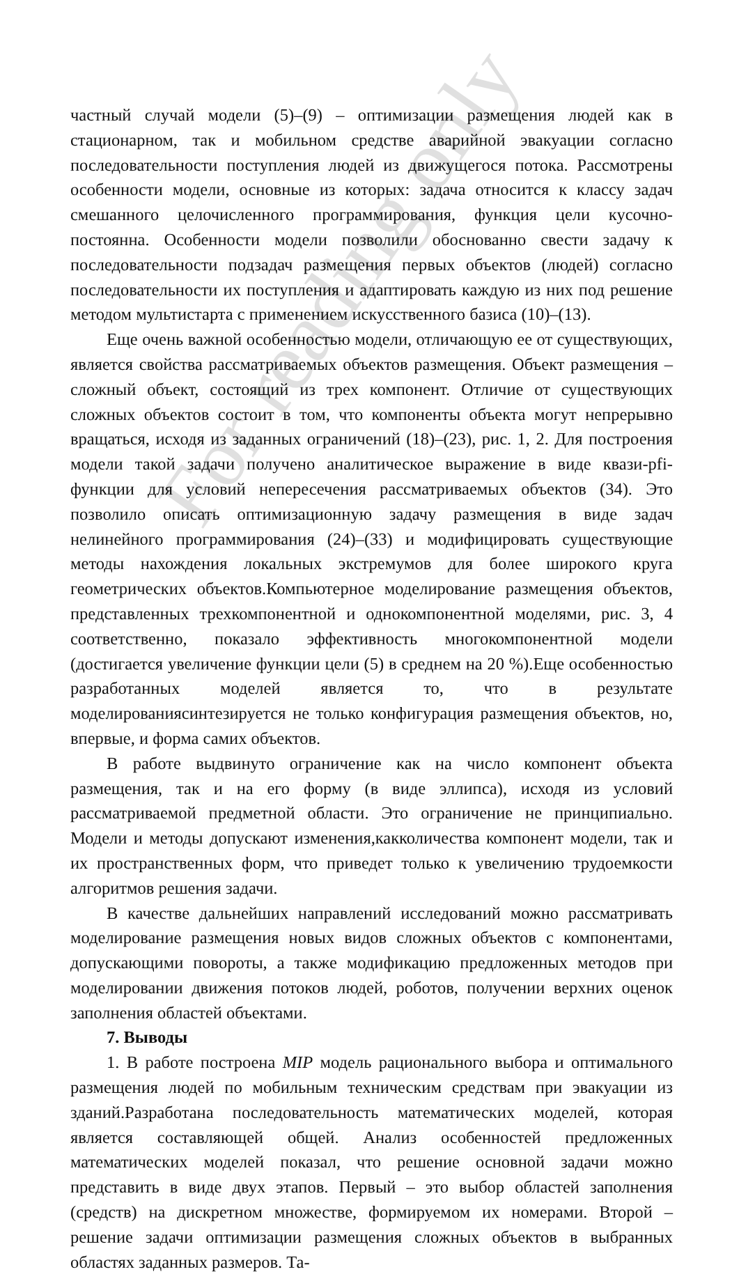частный случай модели (5)–(9) – оптимизации размещения людей как в стационарном, так и мобильном средстве аварийной эвакуации согласно последовательности поступления людей из движущегося потока. Рассмотрены особенности модели, основные из которых: задача относится к классу задач смешанного целочисленного программирования, функция цели кусочно-постоянна. Особенности модели позволили обоснованно свести задачу к последовательности подзадач размещения первых объектов (людей) согласно последовательности их поступления и адаптировать каждую из них под решение методом мультистарта с применением искусственного базиса (10)–(13).
Еще очень важной особенностью модели, отличающую ее от существующих, является свойства рассматриваемых объектов размещения. Объект размещения – сложный объект, состоящий из трех компонент. Отличие от существующих сложных объектов состоит в том, что компоненты объекта могут непрерывно вращаться, исходя из заданных ограничений (18)–(23), рис. 1, 2. Для построения модели такой задачи получено аналитическое выражение в виде квази-pfi-функции для условий непересечения рассматриваемых объектов (34). Это позволило описать оптимизационную задачу размещения в виде задач нелинейного программирования (24)–(33) и модифицировать существующие методы нахождения локальных экстремумов для более широкого круга геометрических объектов.Компьютерное моделирование размещения объектов, представленных трехкомпонентной и однокомпонентной моделями, рис. 3, 4 соответственно, показало эффективность многокомпонентной модели (достигается увеличение функции цели (5) в среднем на 20 %).Еще особенностью разработанных моделей является то, что в результате моделированиясинтезируется не только конфигурация размещения объектов, но, впервые, и форма самих объектов.
В работе выдвинуто ограничение как на число компонент объекта размещения, так и на его форму (в виде эллипса), исходя из условий рассматриваемой предметной области. Это ограничение не принципиально. Модели и методы допускают изменения,какколичества компонент модели, так и их пространственных форм, что приведет только к увеличению трудоемкости алгоритмов решения задачи.
В качестве дальнейших направлений исследований можно рассматривать моделирование размещения новых видов сложных объектов с компонентами, допускающими повороты, а также модификацию предложенных методов при моделировании движения потоков людей, роботов, получении верхних оценок заполнения областей объектами.
7. Выводы
1. В работе построена MIP модель рационального выбора и оптимального размещения людей по мобильным техническим средствам при эвакуации из зданий.Разработана последовательность математических моделей, которая является составляющей общей. Анализ особенностей предложенных математических моделей показал, что решение основной задачи можно представить в виде двух этапов. Первый – это выбор областей заполнения (средств) на дискретном множестве, формируемом их номерами. Второй – решение задачи оптимизации размещения сложных объектов в выбранных областях заданных размеров. Та-
For reading only